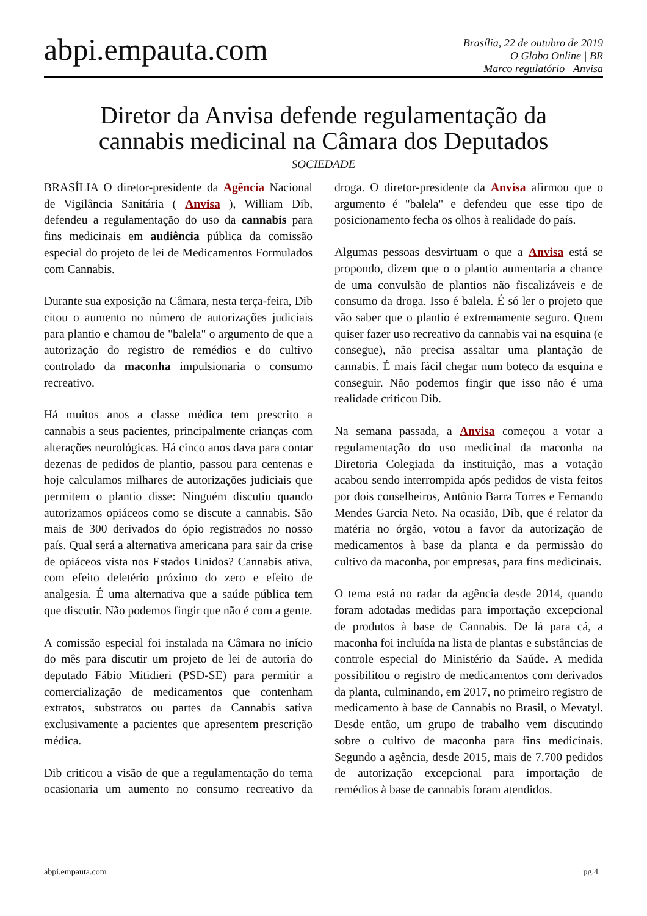abpi.empauta.com
Brasília, 22 de outubro de 2019
O Globo Online | BR
Marco regulatório | Anvisa
Diretor da Anvisa defende regulamentação da cannabis medicinal na Câmara dos Deputados
SOCIEDADE
BRASÍLIA O diretor-presidente da Agência Nacional de Vigilância Sanitária ( Anvisa ), William Dib, defendeu a regulamentação do uso da cannabis para fins medicinais em audiência pública da comissão especial do projeto de lei de Medicamentos Formulados com Cannabis.
Durante sua exposição na Câmara, nesta terça-feira, Dib citou o aumento no número de autorizações judiciais para plantio e chamou de "balela" o argumento de que a autorização do registro de remédios e do cultivo controlado da maconha impulsionaria o consumo recreativo.
Há muitos anos a classe médica tem prescrito a cannabis a seus pacientes, principalmente crianças com alterações neurológicas. Há cinco anos dava para contar dezenas de pedidos de plantio, passou para centenas e hoje calculamos milhares de autorizações judiciais que permitem o plantio disse: Ninguém discutiu quando autorizamos opiáceos como se discute a cannabis. São mais de 300 derivados do ópio registrados no nosso país. Qual será a alternativa americana para sair da crise de opiáceos vista nos Estados Unidos? Cannabis ativa, com efeito deletério próximo do zero e efeito de analgesia. É uma alternativa que a saúde pública tem que discutir. Não podemos fingir que não é com a gente.
A comissão especial foi instalada na Câmara no início do mês para discutir um projeto de lei de autoria do deputado Fábio Mitidieri (PSD-SE) para permitir a comercialização de medicamentos que contenham extratos, substratos ou partes da Cannabis sativa exclusivamente a pacientes que apresentem prescrição médica.
Dib criticou a visão de que a regulamentação do tema ocasionaria um aumento no consumo recreativo da droga. O diretor-presidente da Anvisa afirmou que o argumento é "balela" e defendeu que esse tipo de posicionamento fecha os olhos à realidade do país.
Algumas pessoas desvirtuam o que a Anvisa está se propondo, dizem que o o plantio aumentaria a chance de uma convulsão de plantios não fiscalizáveis e de consumo da droga. Isso é balela. É só ler o projeto que vão saber que o plantio é extremamente seguro. Quem quiser fazer uso recreativo da cannabis vai na esquina (e consegue), não precisa assaltar uma plantação de cannabis. É mais fácil chegar num boteco da esquina e conseguir. Não podemos fingir que isso não é uma realidade criticou Dib.
Na semana passada, a Anvisa começou a votar a regulamentação do uso medicinal da maconha na Diretoria Colegiada da instituição, mas a votação acabou sendo interrompida após pedidos de vista feitos por dois conselheiros, Antônio Barra Torres e Fernando Mendes Garcia Neto. Na ocasião, Dib, que é relator da matéria no órgão, votou a favor da autorização de medicamentos à base da planta e da permissão do cultivo da maconha, por empresas, para fins medicinais.
O tema está no radar da agência desde 2014, quando foram adotadas medidas para importação excepcional de produtos à base de Cannabis. De lá para cá, a maconha foi incluída na lista de plantas e substâncias de controle especial do Ministério da Saúde. A medida possibilitou o registro de medicamentos com derivados da planta, culminando, em 2017, no primeiro registro de medicamento à base de Cannabis no Brasil, o Mevatyl. Desde então, um grupo de trabalho vem discutindo sobre o cultivo de maconha para fins medicinais. Segundo a agência, desde 2015, mais de 7.700 pedidos de autorização excepcional para importação de remédios à base de cannabis foram atendidos.
abpi.empauta.com pg.4